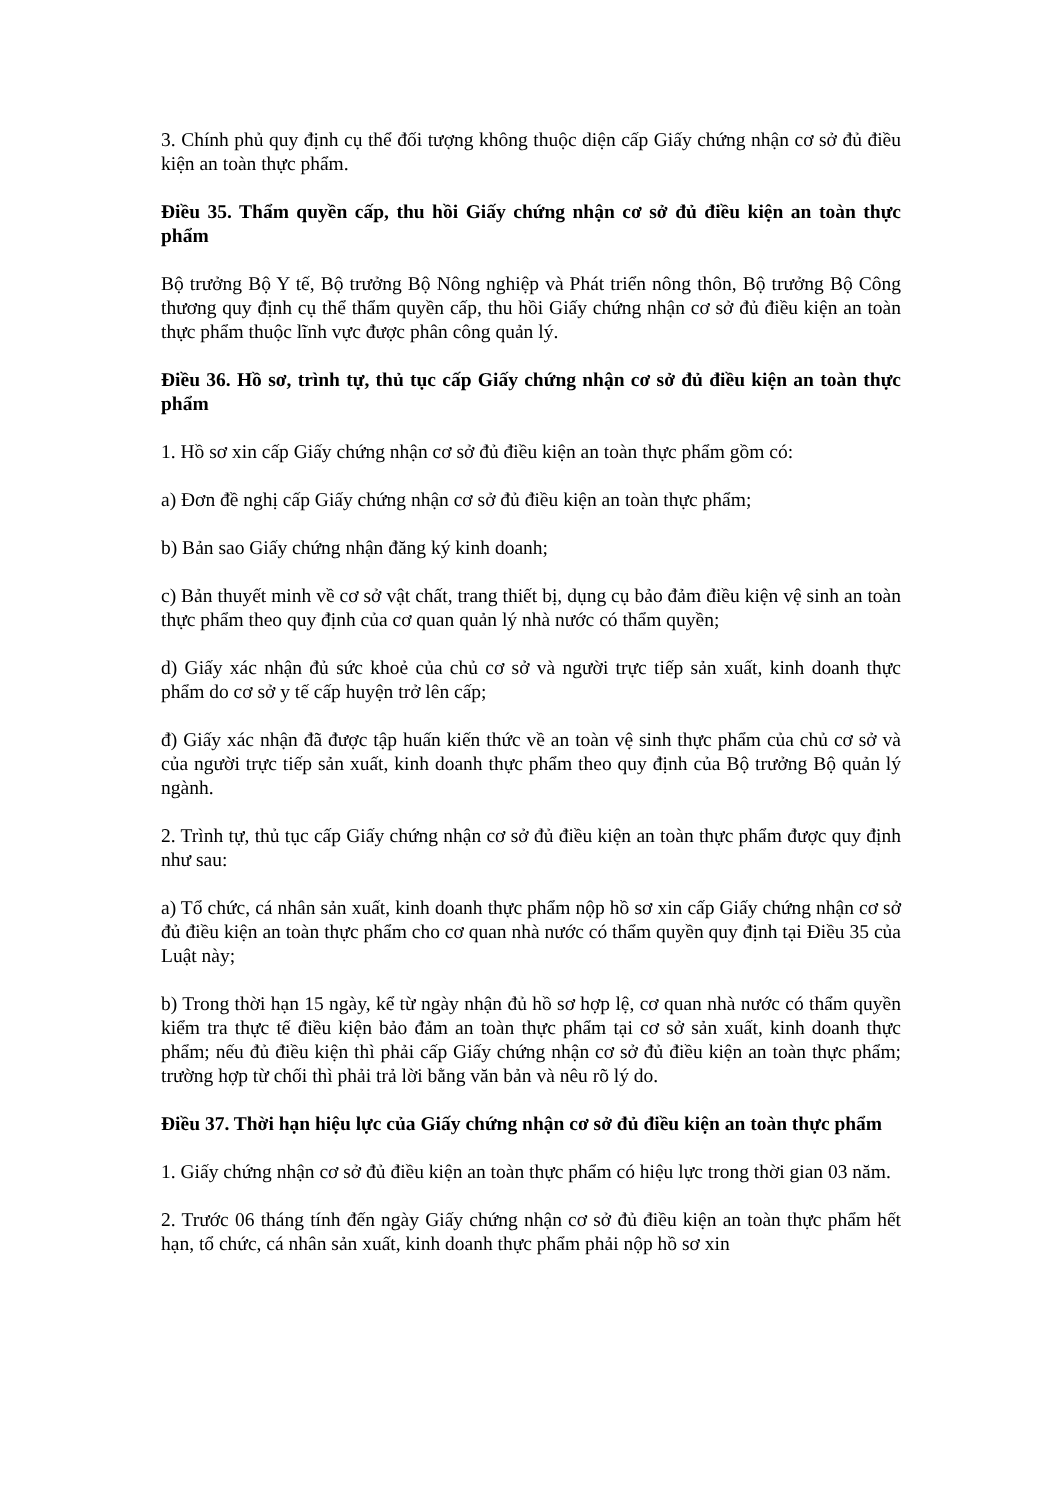3. Chính phủ quy định cụ thể đối tượng không thuộc diện cấp Giấy chứng nhận cơ sở đủ điều kiện an toàn thực phẩm.
Điều 35. Thẩm quyền cấp, thu hồi Giấy chứng nhận cơ sở đủ điều kiện an toàn thực phẩm
Bộ trưởng Bộ Y tế, Bộ trưởng Bộ Nông nghiệp và Phát triển nông thôn, Bộ trưởng Bộ Công thương quy định cụ thể thẩm quyền cấp, thu hồi Giấy chứng nhận cơ sở đủ điều kiện an toàn thực phẩm thuộc lĩnh vực được phân công quản lý.
Điều 36. Hồ sơ, trình tự, thủ tục cấp Giấy chứng nhận cơ sở đủ điều kiện an toàn thực phẩm
1. Hồ sơ xin cấp Giấy chứng nhận cơ sở đủ điều kiện an toàn thực phẩm gồm có:
a) Đơn đề nghị cấp Giấy chứng nhận cơ sở đủ điều kiện an toàn thực phẩm;
b) Bản sao Giấy chứng nhận đăng ký kinh doanh;
c) Bản thuyết minh về cơ sở vật chất, trang thiết bị, dụng cụ bảo đảm điều kiện vệ sinh an toàn thực phẩm theo quy định của cơ quan quản lý nhà nước có thẩm quyền;
d) Giấy xác nhận đủ sức khoẻ của chủ cơ sở và người trực tiếp sản xuất, kinh doanh thực phẩm do cơ sở y tế cấp huyện trở lên cấp;
đ) Giấy xác nhận đã được tập huấn kiến thức về an toàn vệ sinh thực phẩm của chủ cơ sở và của người trực tiếp sản xuất, kinh doanh thực phẩm theo quy định của Bộ trưởng Bộ quản lý ngành.
2. Trình tự, thủ tục cấp Giấy chứng nhận cơ sở đủ điều kiện an toàn thực phẩm được quy định như sau:
a) Tổ chức, cá nhân sản xuất, kinh doanh thực phẩm nộp hồ sơ xin cấp Giấy chứng nhận cơ sở đủ điều kiện an toàn thực phẩm cho cơ quan nhà nước có thẩm quyền quy định tại Điều 35 của Luật này;
b) Trong thời hạn 15 ngày, kể từ ngày nhận đủ hồ sơ hợp lệ, cơ quan nhà nước có thẩm quyền kiểm tra thực tế điều kiện bảo đảm an toàn thực phẩm tại cơ sở sản xuất, kinh doanh thực phẩm; nếu đủ điều kiện thì phải cấp Giấy chứng nhận cơ sở đủ điều kiện an toàn thực phẩm; trường hợp từ chối thì phải trả lời bằng văn bản và nêu rõ lý do.
Điều 37. Thời hạn hiệu lực của Giấy chứng nhận cơ sở đủ điều kiện an toàn thực phẩm
1. Giấy chứng nhận cơ sở đủ điều kiện an toàn thực phẩm có hiệu lực trong thời gian 03 năm.
2. Trước 06 tháng tính đến ngày Giấy chứng nhận cơ sở đủ điều kiện an toàn thực phẩm hết hạn, tổ chức, cá nhân sản xuất, kinh doanh thực phẩm phải nộp hồ sơ xin